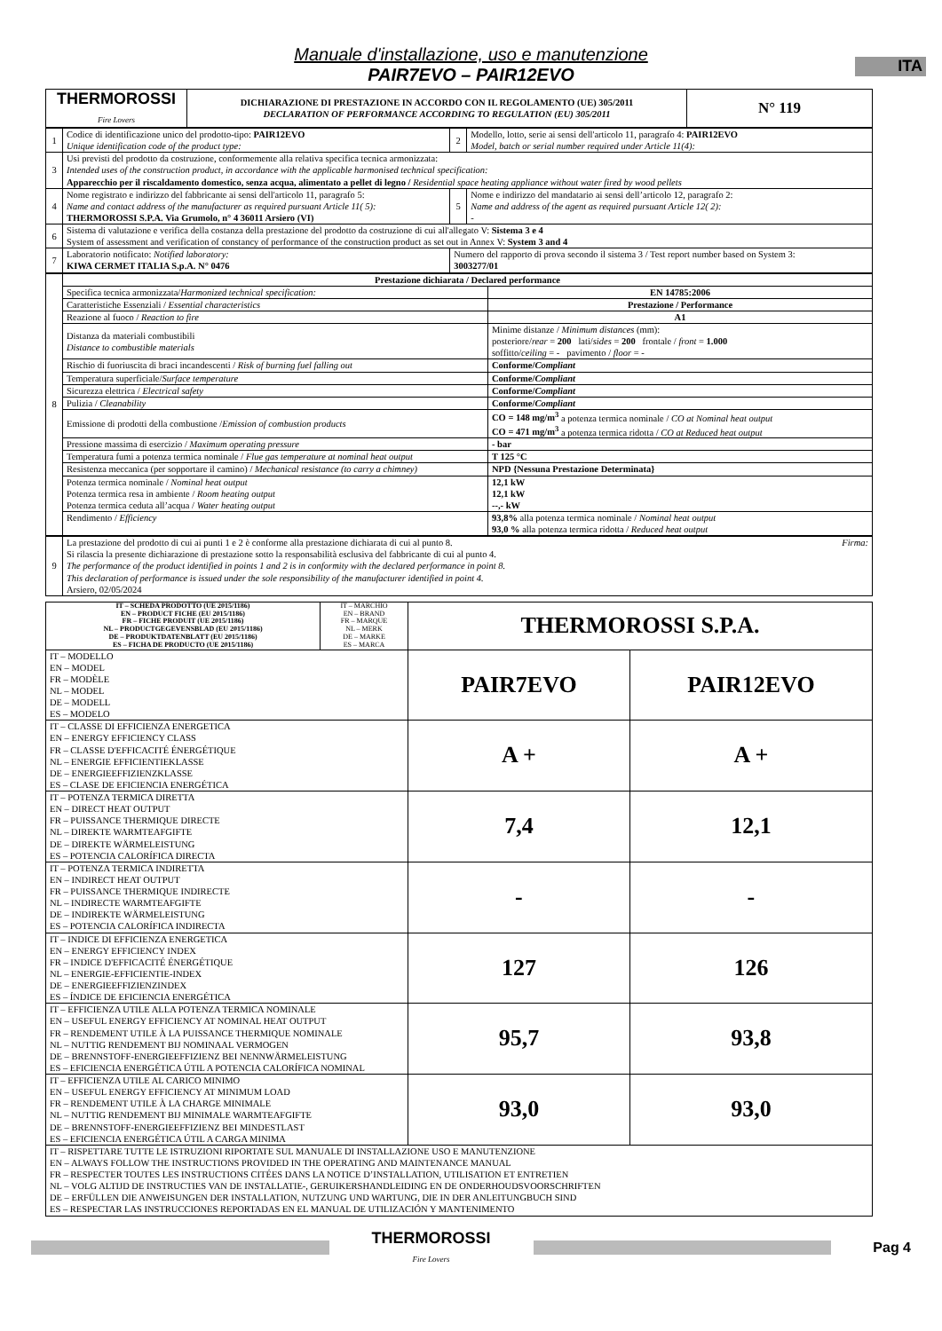ITA
Manuale d'installazione, uso e manutenzione
PAIR7EVO – PAIR12EVO
| THERMOROSSI Fire Lovers | DICHIARAZIONE DI PRESTAZIONE IN ACCORDO CON IL REGOLAMENTO (UE) 305/2011 DECLARATION OF PERFORMANCE ACCORDING TO REGULATION (EU) 305/2011 | N° 119 |
| 1 | Codice di identificazione unico del prodotto-tipo: PAIR12EVO Unique identification code of the product type: | 2 | Modello, lotto, serie ai sensi dell'articolo 11, paragrafo 4: PAIR12EVO Model, batch or serial number required under Article 11(4): |
| 3 | Usi previsti del prodotto da costruzione, conformemente alla relativa specifica tecnica armonizzata: Intended uses of the construction product, in accordance with the applicable harmonised technical specification: Apparecchio per il riscaldamento domestico, senza acqua, alimentato a pellet di legno / Residential space heating appliance without water fired by wood pellets | | |
| 4 | Nome registrato e indirizzo del fabbricante ai sensi dell'articolo 11, paragrafo 5: Name and contact address of the manufacturer as required pursuant Article 11( 5): THERMOROSSI S.P.A. Via Grumolo, n° 4 36011 Arsiero (VI) | 5 | Nome e indirizzo del mandatario ai sensi dell’articolo 12, paragrafo 2: Name and address of the agent as required pursuant Article 12( 2): - |
| 6 | Sistema di valutazione e verifica della costanza della prestazione del prodotto da costruzione di cui all'allegato V: Sistema 3 e 4 System of assessment and verification of constancy of performance of the construction product as set out in Annex V: System 3 and 4 | | |
| 7 | Laboratorio notificato: Notified laboratory: KIWA CERMET ITALIA S.p.A. N° 0476 | Numero del rapporto di prova secondo il sistema 3 / Test report number based on System 3: 3003277/01 | |
| 8 | Prestazione dichiarata / Declared performance | |
| | Specifica tecnica armonizzata/ Harmonized technical specification: | EN 14785:2006 |
| | Caratteristiche Essenziali / Essential characteristics | Prestazione / Performance |
| | Reazione al fuoco / Reaction to fire | A1 |
| | Distanza da materiali combustibili Distance to combustible materials | Minime distanze / Minimum distances (mm): posteriore/ rear = 200 lati/ sides = 200 frontale / front = 1.000 soffitto/ ceiling = - pavimento / floor = - |
| | Rischio di fuoriuscita di braci incandescenti / Risk of burning fuel falling out | Conforme/ Compliant |
| | Temperatura superficiale/ Surface temperature | Conforme/ Compliant |
| | Sicurezza elettrica / Electrical safety | Conforme/ Compliant |
| | Pulizia / Cleanability | Conforme/ Compliant |
| | Emissione di prodotti della combustione / Emission of combustion products | CO = 148 mg/m<sup>3</sup> a potenza termica nominale / CO at Nominal heat output CO = 471 mg/m<sup>3</sup> a potenza termica ridotta / CO at Reduced heat output |
| | Pressione massima di esercizio / Maximum operating pressure | - bar |
| | Temperatura fumi a potenza termica nominale / Flue gas temperature at nominal heat output | T 125 °C |
| | Resistenza meccanica (per sopportare il camino) / Mechanical resistance (to carry a chimney) | NPD {Nessuna Prestazione Determinata} |
| | Potenza termica nominale / Nominal heat output Potenza termica resa in ambiente / Room heating output Potenza termica ceduta all’acqua / Water heating output | 12,1 kW 12,1 kW --,- kW |
| | Rendimento / Efficiency | 93,8% alla potenza termica nominale / Nominal heat output 93,0 % alla potenza termica ridotta / Reduced heat output |
| 9 | La prestazione del prodotto di cui ai punti 1 e 2 è conforme alla prestazione dichiarata di cui al punto 8. Firma: Si rilascia la presente dichiarazione di prestazione sotto la responsabilità esclusiva del fabbricante di cui al punto 4. The performance of the product identified in points 1 and 2 is in conformity with the declared performance in point 8. This declaration of performance is issued under the sole responsibility of the manufacturer identified in point 4. Arsiero, 02/05/2024 |
| IT – SCHEDA PRODOTTO (UE 2015/1186) EN – PRODUCT FICHE (EU 2015/1186) FR – FICHE PRODUIT (UE 2015/1186) NL – PRODUCTGEGEVENSBLAD (EU 2015/1186) DE – PRODUKTDATENBLATT (EU 2015/1186) ES – FICHA DE PRODUCTO (UE 2015/1186) | IT – MARCHIO EN – BRAND FR – MARQUE NL – MERK DE – MARKE ES – MARCA | THERMOROSSI S.P.A. | |
| IT – MODELLO EN – MODEL FR – MODÈLE NL – MODEL DE – MODELL ES – MODELO | | PAIR7EVO | PAIR12EVO |
| IT – CLASSE DI EFFICIENZA ENERGETICA EN – ENERGY EFFICIENCY CLASS FR – CLASSE D'EFFICACITÉ ÉNERGÉTIQUE NL – ENERGIE EFFICIENTIEKLASSE DE – ENERGIEEFFIZIENZKLASSE ES – CLASE DE EFICIENCIA ENERGÉTICA | | A + | A + |
| IT – POTENZA TERMICA DIRETTA EN – DIRECT HEAT OUTPUT FR – PUISSANCE THERMIQUE DIRECTE NL – DIREKTE WARMTEAFGIFTE DE – DIREKTE WÄRMELEISTUNG ES – POTENCIA CALORÍFICA DIRECTA | | 7,4 | 12,1 |
| IT – POTENZA TERMICA INDIRETTA EN – INDIRECT HEAT OUTPUT FR – PUISSANCE THERMIQUE INDIRECTE NL – INDIRECTE WARMTEAFGIFTE DE – INDIREKTE WÄRMELEISTUNG ES – POTENCIA CALORÍFICA INDIRECTA | | - | - |
| IT – INDICE DI EFFICIENZA ENERGETICA EN – ENERGY EFFICIENCY INDEX FR – INDICE D'EFFICACITÉ ÉNERGÉTIQUE NL – ENERGIE-EFFICIENTIE-INDEX DE – ENERGIEEFFIZIENZINDEX ES – ÍNDICE DE EFICIENCIA ENERGÉTICA | | 127 | 126 |
| IT – EFFICIENZA UTILE ALLA POTENZA TERMICA NOMINALE EN – USEFUL ENERGY EFFICIENCY AT NOMINAL HEAT OUTPUT FR – RENDEMENT UTILE À LA PUISSANCE THERMIQUE NOMINALE NL – NUTTIG RENDEMENT BIJ NOMINAAL VERMOGEN DE – BRENNSTOFF-ENERGIEEFFIZIENZ BEI NENNWÄRMELEISTUNG ES – EFICIENCIA ENERGÉTICA ÚTIL A POTENCIA CALORÍFICA NOMINAL | | 95,7 | 93,8 |
| IT – EFFICIENZA UTILE AL CARICO MINIMO EN – USEFUL ENERGY EFFICIENCY AT MINIMUM LOAD FR – RENDEMENT UTILE À LA CHARGE MINIMALE NL – NUTTIG RENDEMENT BIJ MINIMALE WARMTEAFGIFTE DE – BRENNSTOFF-ENERGIEEFFIZIENZ BEI MINDESTLAST ES – EFICIENCIA ENERGÉTICA ÚTIL A CARGA MINIMA | | 93,0 | 93,0 |
| IT – RISPETTARE TUTTE LE ISTRUZIONI RIPORTATE SUL MANUALE DI INSTALLAZIONE USO E MANUTENZIONE EN – ALWAYS FOLLOW THE INSTRUCTIONS PROVIDED IN THE OPERATING AND MAINTENANCE MANUAL FR – RESPECTER TOUTES LES INSTRUCTIONS CITÉES DANS LA NOTICE D’INSTALLATION, UTILISATION ET ENTRETIEN NL – VOLG ALTIJD DE INSTRUCTIES VAN DE INSTALLATIE-, GERUIKERSHANDLEIDING EN DE ONDERHOUDSVOORSCHRIFTEN DE – ERFÜLLEN DIE ANWEISUNGEN DER INSTALLATION, NUTZUNG UND WARTUNG, DIE IN DER ANLEITUNGBUCH SIND ES – RESPECTAR LAS INSTRUCCIONES REPORTADAS EN EL MANUAL DE UTILIZACIÓN Y MANTENIMENTO | | | |
THERMOROSSI
Fire Lovers
Pag 4